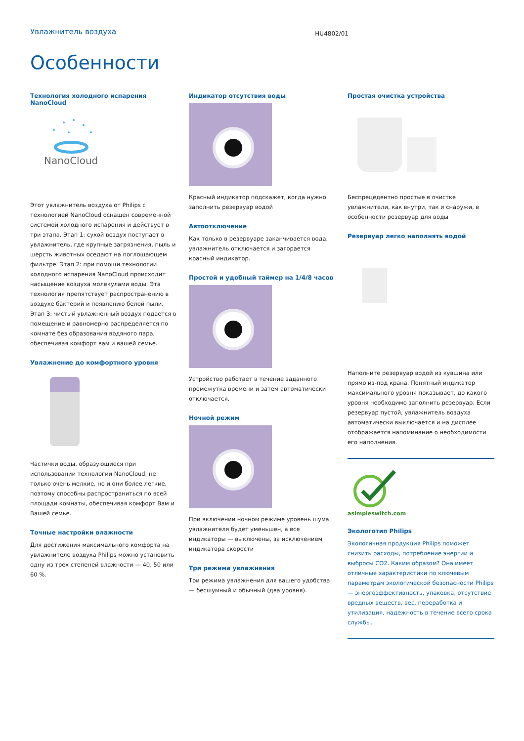Увлажнитель воздуха HU4802/01
Особенности
Технология холодного испарения NanoCloud
NanoCloud
Этот увлажнитель воздуха от Philips с технологией NanoCloud оснащен современной системой холодного испарения и действует в три этапа. Этап 1: сухой воздух поступает в увлажнитель, где крупные загрязнения, пыль и шерсть животных оседают на поглощающем фильтре. Этап 2: при помощи технологии холодного испарения NanoCloud происходит насыщение воздуха молекулами воды. Эта технология препятствует распространению в воздухе бактерий и появлению белой пыли. Этап 3: чистый увлажненный воздух подается в помещение и равномерно распределяется по комнате без образования водяного пара, обеспечивая комфорт вам и вашей семье.
Увлажнение до комфортного уровня
Частички воды, образующиеся при использовании технологии NanoCloud, не только очень мелкие, но и они более легкие, поэтому способны распространиться по всей площади комнаты, обеспечивая комфорт Вам и Вашей семье.
Точные настройки влажности
Для достижения максимального комфорта на увлажнителе воздуха Philips можно установить одну из трех степеней влажности — 40, 50 или 60 %.
Индикатор отсутствия воды
Красный индикатор подскажет, когда нужно заполнить резервуар водой
Автоотключение
Как только в резервуаре заканчивается вода, увлажнитель отключается и загорается красный индикатор.
Простой и удобный таймер на 1/4/8 часов
Устройство работает в течение заданного промежутка времени и затем автоматически отключается.
Ночной режим
При включении ночном режиме уровень шума увлажнителя будет уменьшен, а все индикаторы — выключены, за исключением индикатора скорости
Три режима увлажнения
Три режима увлажнения для вашего удобства — бесшумный и обычный (два уровня).
Простая очистка устройства
Беспрецедентно простые в очистке увлажнители, как внутри, так и снаружи, в особенности резервуар для воды
Резервуар легко наполнять водой
Наполните резервуар водой из кувшина или прямо из-под крана. Понятный индикатор максимального уровня показывает, до какого уровня необходимо заполнить резервуар. Если резервуар пустой, увлажнитель воздуха автоматически выключается и на дисплее отображается напоминание о необходимости его наполнения.
asimpleswitch.com
Экологотип Philips
Экологичная продукция Philips поможет снизить расходы, потребление энергии и выбросы CO2. Каким образом? Она имеет отличные характеристики по ключевым параметрам экологической безопасности Philips — энергоэффективность, упаковка, отсутствие вредных веществ, вес, переработка и утилизация, надежность в течение всего срока службы.